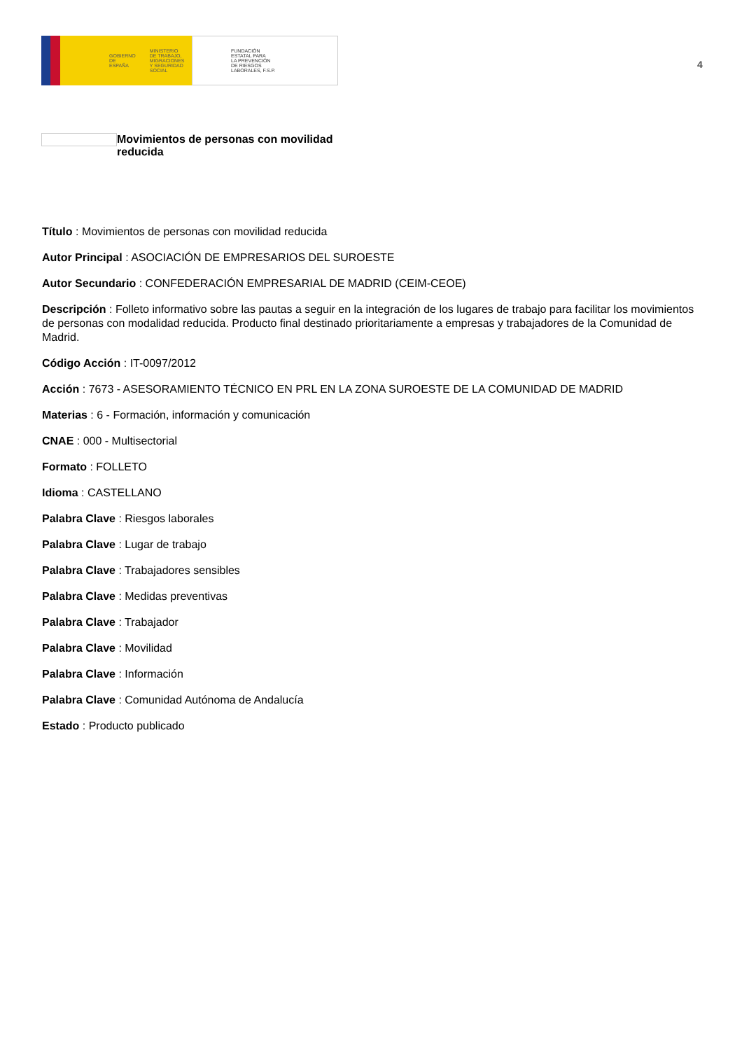GOBIERNO
DE ESPAÑA MINISTERIO
DE TRABAJO, MIGRACIONES
Y SEGURIDAD SOCIAL
FUNDACIÓN
ESTATAL PARA
LA PREVENCIÓN
DE RIESGOS
LABORALES, F.S.P.
4
Movimientos de personas con movilidad reducida
Título : Movimientos de personas con movilidad reducida
Autor Principal : ASOCIACIÓN DE EMPRESARIOS DEL SUROESTE
Autor Secundario : CONFEDERACIÓN EMPRESARIAL DE MADRID (CEIM-CEOE)
Descripción : Folleto informativo sobre las pautas a seguir en la integración de los lugares de trabajo para facilitar los movimientos de personas con modalidad reducida. Producto final destinado prioritariamente a empresas y trabajadores de la Comunidad de Madrid.
Código Acción : IT-0097/2012
Acción : 7673 - ASESORAMIENTO TÉCNICO EN PRL EN LA ZONA SUROESTE DE LA COMUNIDAD DE MADRID
Materias : 6 - Formación, información y comunicación
CNAE : 000 - Multisectorial
Formato : FOLLETO
Idioma : CASTELLANO
Palabra Clave : Riesgos laborales
Palabra Clave : Lugar de trabajo
Palabra Clave : Trabajadores sensibles
Palabra Clave : Medidas preventivas
Palabra Clave : Trabajador
Palabra Clave : Movilidad
Palabra Clave : Información
Palabra Clave : Comunidad Autónoma de Andalucía
Estado : Producto publicado